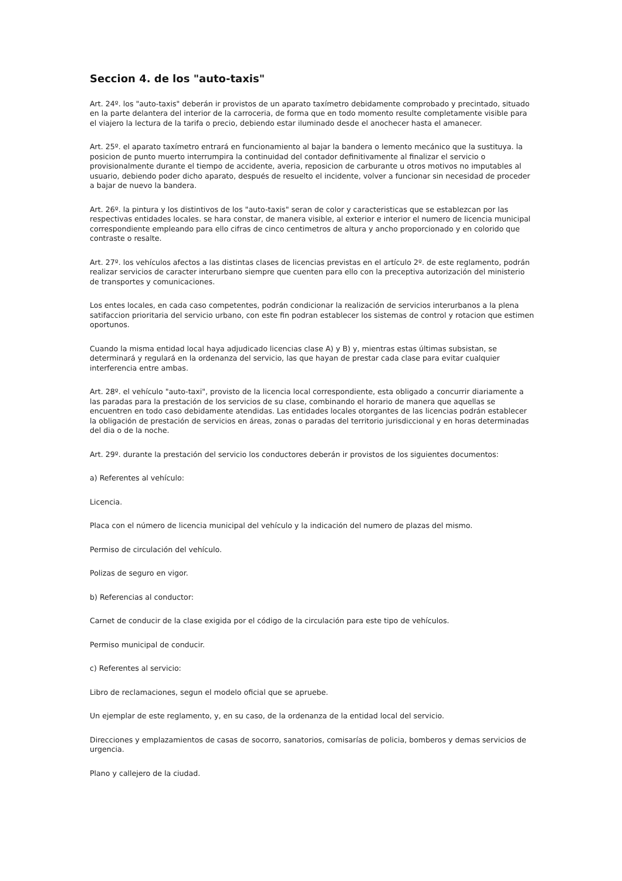Seccion 4. de los "auto-taxis"
Art. 24º. los "auto-taxis" deberán ir provistos de un aparato taxímetro debidamente comprobado y precintado, situado en la parte delantera del interior de la carroceria, de forma que en todo momento resulte completamente visible para el viajero la lectura de la tarifa o precio, debiendo estar iluminado desde el anochecer hasta el amanecer.
Art. 25º. el aparato taxímetro entrará en funcionamiento al bajar la bandera o lemento mecánico que la sustituya. la posicion de punto muerto interrumpira la continuidad del contador definitivamente al finalizar el servicio o provisionalmente durante el tiempo de accidente, averia, reposicion de carburante u otros motivos no imputables al usuario, debiendo poder dicho aparato, después de resuelto el incidente, volver a funcionar sin necesidad de proceder a bajar de nuevo la bandera.
Art. 26º. la pintura y los distintivos de los "auto-taxis" seran de color y caracteristicas que se establezcan por las respectivas entidades locales. se hara constar, de manera visible, al exterior e interior el numero de licencia municipal correspondiente empleando para ello cifras de cinco centimetros de altura y ancho proporcionado y en colorido que contraste o resalte.
Art. 27º. los vehículos afectos a las distintas clases de licencias previstas en el artículo 2º. de este reglamento, podrán realizar servicios de caracter interurbano siempre que cuenten para ello con la preceptiva autorización del ministerio de transportes y comunicaciones.
Los entes locales, en cada caso competentes, podrán condicionar la realización de servicios interurbanos a la plena satifaccion prioritaria del servicio urbano, con este fin podran establecer los sistemas de control y rotacion que estimen oportunos.
Cuando la misma entidad local haya adjudicado licencias clase A) y B) y, mientras estas últimas subsistan, se determinará y regulará en la ordenanza del servicio, las que hayan de prestar cada clase para evitar cualquier interferencia entre ambas.
Art. 28º. el vehículo "auto-taxi", provisto de la licencia local correspondiente, esta obligado a concurrir diariamente a las paradas para la prestación de los servicios de su clase, combinando el horario de manera que aquellas se encuentren en todo caso debidamente atendidas. Las entidades locales otorgantes de las licencias podrán establecer la obligación de prestación de servicios en áreas, zonas o paradas del territorio jurisdiccional y en horas determinadas del dia o de la noche.
Art. 29º. durante la prestación del servicio los conductores deberán ir provistos de los siguientes documentos:
a) Referentes al vehículo:
Licencia.
Placa con el número de licencia municipal del vehículo y la indicación del numero de plazas del mismo.
Permiso de circulación del vehículo.
Polizas de seguro en vigor.
b) Referencias al conductor:
Carnet de conducir de la clase exigida por el código de la circulación para este tipo de vehículos.
Permiso municipal de conducir.
c) Referentes al servicio:
Libro de reclamaciones, segun el modelo oficial que se apruebe.
Un ejemplar de este reglamento, y, en su caso, de la ordenanza de la entidad local del servicio.
Direcciones y emplazamientos de casas de socorro, sanatorios, comisarías de policia, bomberos y demas servicios de urgencia.
Plano y callejero de la ciudad.